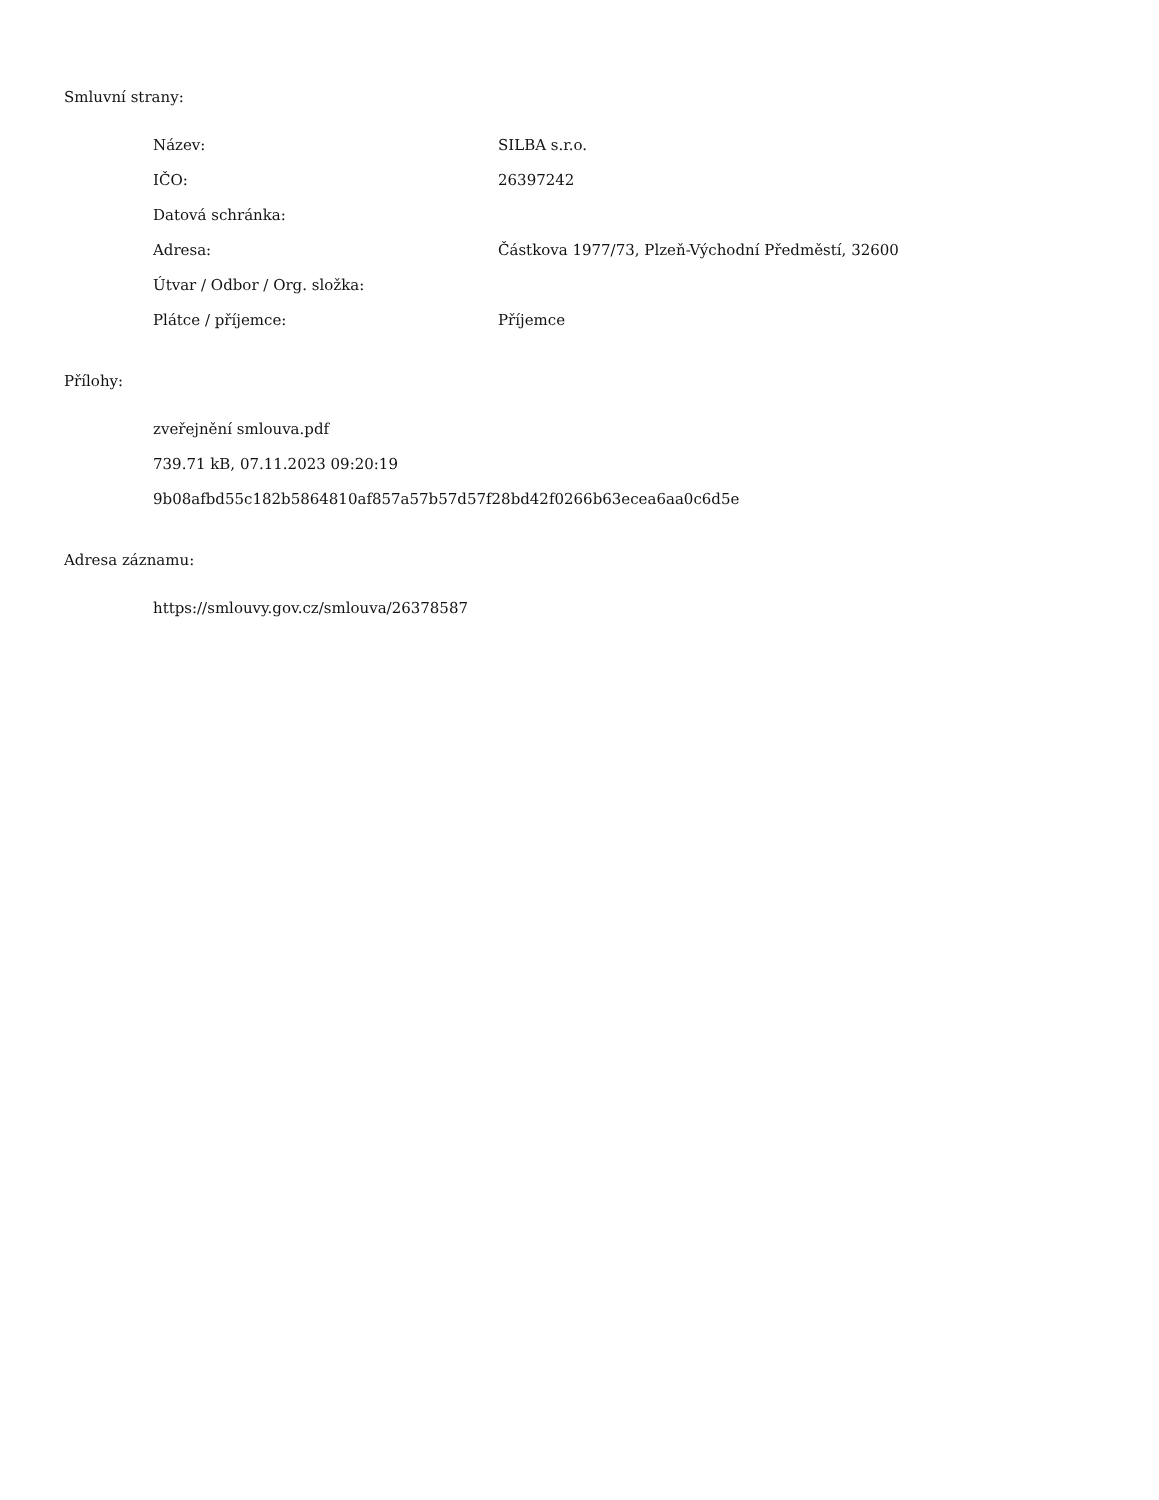Smluvní strany:
| Název: | SILBA s.r.o. |
| IČO: | 26397242 |
| Datová schránka: | |
| Adresa: | Částkova 1977/73, Plzeň-Východní Předměstí, 32600 |
| Útvar / Odbor / Org. složka: | |
| Plátce / příjemce: | Příjemce |
Přílohy:
zveřejnění smlouva.pdf
739.71 kB, 07.11.2023 09:20:19
9b08afbd55c182b5864810af857a57b57d57f28bd42f0266b63ecea6aa0c6d5e
Adresa záznamu:
https://smlouvy.gov.cz/smlouva/26378587